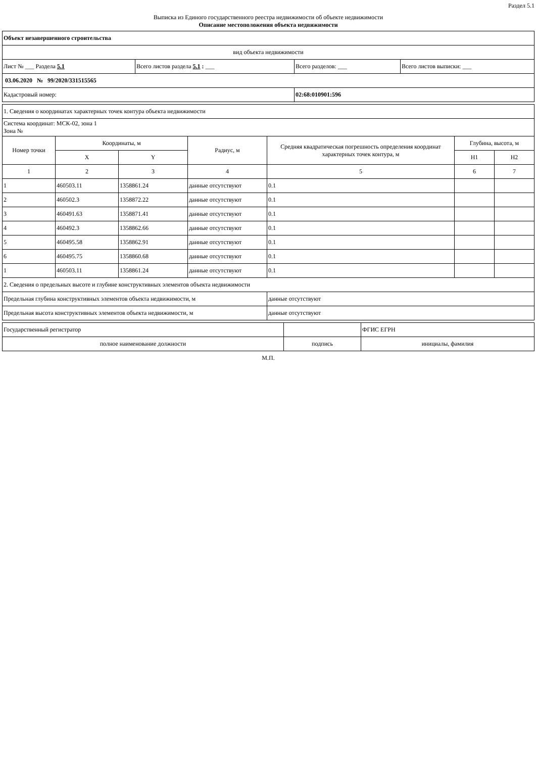Раздел 5.1
Выписка из Единого государственного реестра недвижимости об объекте недвижимости
Описание местоположения объекта недвижимости
| Объект незавершенного строительства | | | |
| вид объекта недвижимости | | | |
| Лист № ___ Раздела 5.1 | Всего листов раздела 5.1 : ___ | Всего разделов: ___ | Всего листов выписки: ___ |
| 03.06.2020 № 99/2020/331515565 | | | |
| Кадастровый номер: | | 02:68:010901:596 | |
| 1. Сведения о координатах характерных точек контура объекта недвижимости | | | | | | |
| Система координат: МСК-02, зона 1 Зона № | | | | | | |
| Номер точки | Координаты, м | | Радиус, м | Средняя квадратическая погрешность определения координат характерных точек контура, м | Глубина, высота, м | |
| | X | Y | | | H1 | H2 |
| 1 | 2 | 3 | 4 | 5 | 6 | 7 |
| 1 | 460503.11 | 1358861.24 | данные отсутствуют | 0.1 | | |
| 2 | 460502.3 | 1358872.22 | данные отсутствуют | 0.1 | | |
| 3 | 460491.63 | 1358871.41 | данные отсутствуют | 0.1 | | |
| 4 | 460492.3 | 1358862.66 | данные отсутствуют | 0.1 | | |
| 5 | 460495.58 | 1358862.91 | данные отсутствуют | 0.1 | | |
| 6 | 460495.75 | 1358860.68 | данные отсутствуют | 0.1 | | |
| 1 | 460503.11 | 1358861.24 | данные отсутствуют | 0.1 | | |
| 2. Сведения о предельных высоте и глубине конструктивных элементов объекта недвижимости | | | | | | |
| Предельная глубина конструктивных элементов объекта недвижимости, м | | | | данные отсутствуют | | |
| Предельная высота конструктивных элементов объекта недвижимости, м | | | | данные отсутствуют | | |
| Государственный регистратор | | ФГИС ЕГРН |
| полное наименование должности | подпись | инициалы, фамилия |
М.П.